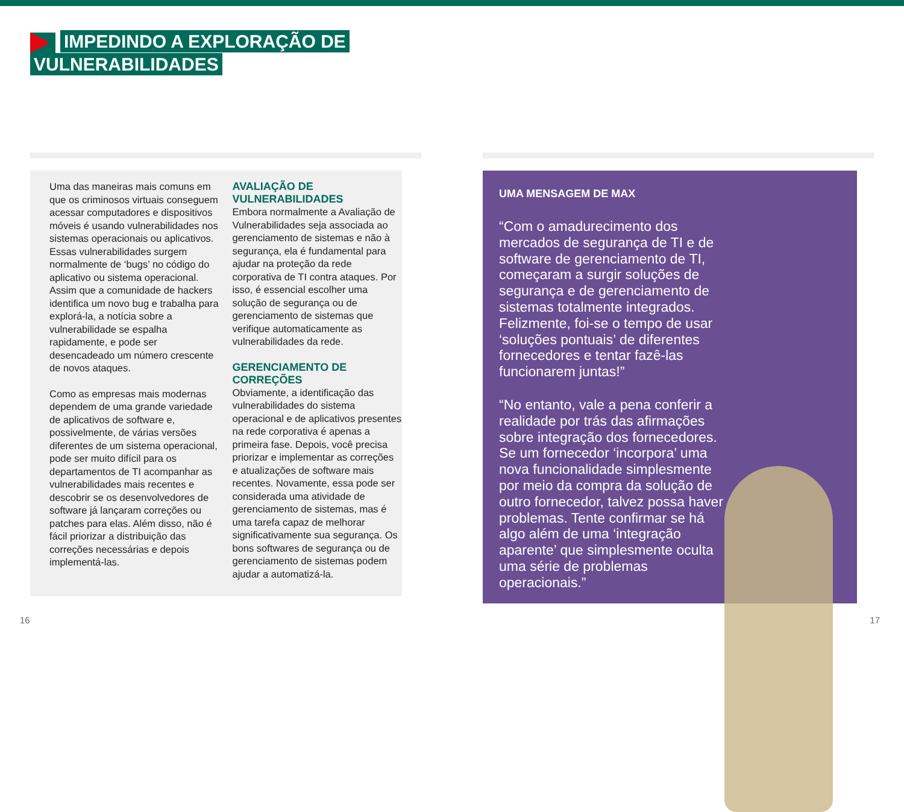IMPEDINDO A EXPLORAÇÃO DE
VULNERABILIDADES
Uma das maneiras mais comuns em que os criminosos virtuais conseguem acessar computadores e dispositivos móveis é usando vulnerabilidades nos sistemas operacionais ou aplicativos. Essas vulnerabilidades surgem normalmente de ‘bugs’ no código do aplicativo ou sistema operacional. Assim que a comunidade de hackers identifica um novo bug e trabalha para explorá-la, a notícia sobre a vulnerabilidade se espalha rapidamente, e pode ser desencadeado um número crescente de novos ataques.
Como as empresas mais modernas dependem de uma grande variedade de aplicativos de software e, possivelmente, de várias versões diferentes de um sistema operacional, pode ser muito difícil para os departamentos de TI acompanhar as vulnerabilidades mais recentes e descobrir se os desenvolvedores de software já lançaram correções ou patches para elas. Além disso, não é fácil priorizar a distribuição das correções necessárias e depois implementá-las.
AVALIAÇÃO DE VULNERABILIDADES
Embora normalmente a Avaliação de Vulnerabilidades seja associada ao gerenciamento de sistemas e não à segurança, ela é fundamental para ajudar na proteção da rede corporativa de TI contra ataques. Por isso, é essencial escolher uma solução de segurança ou de gerenciamento de sistemas que verifique automaticamente as vulnerabilidades da rede.
GERENCIAMENTO DE CORREÇÕES
Obviamente, a identificação das vulnerabilidades do sistema operacional e de aplicativos presentes na rede corporativa é apenas a primeira fase. Depois, você precisa priorizar e implementar as correções e atualizações de software mais recentes. Novamente, essa pode ser considerada uma atividade de gerenciamento de sistemas, mas é uma tarefa capaz de melhorar significativamente sua segurança. Os bons softwares de segurança ou de gerenciamento de sistemas podem ajudar a automatizá-la.
UMA MENSAGEM DE MAX
“Com o amadurecimento dos mercados de segurança de TI e de software de gerenciamento de TI, começaram a surgir soluções de segurança e de gerenciamento de sistemas totalmente integrados. Felizmente, foi-se o tempo de usar ‘soluções pontuais’ de diferentes fornecedores e tentar fazê-las funcionarem juntas!”
“No entanto, vale a pena conferir a realidade por trás das afirmações sobre integração dos fornecedores. Se um fornecedor ‘incorpora’ uma nova funcionalidade simplesmente por meio da compra da solução de outro fornecedor, talvez possa haver problemas. Tente confirmar se há algo além de uma ‘integração aparente’ que simplesmente oculta uma série de problemas operacionais.”
16 17